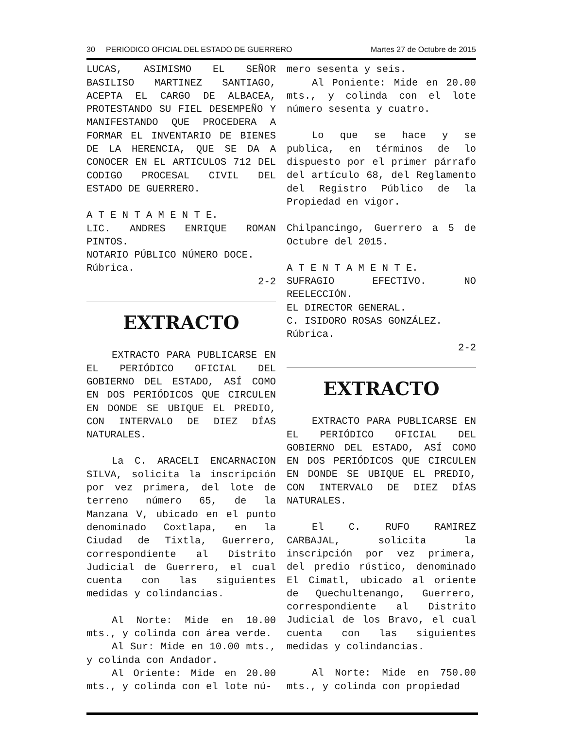30 PERIODICO OFICIAL DEL ESTADO DE GUERRERO Martes 27 de Octubre de 2015
LUCAS, ASIMISMO EL SEÑOR BASILISO MARTINEZ SANTIAGO, ACEPTA EL CARGO DE ALBACEA, PROTESTANDO SU FIEL DESEMPEÑO Y MANIFESTANDO QUE PROCEDERA A FORMAR EL INVENTARIO DE BIENES DE LA HERENCIA, QUE SE DA A CONOCER EN EL ARTICULOS 712 DEL CODIGO PROCESAL CIVIL DEL ESTADO DE GUERRERO.
A T E N T A M E N T E.
LIC. ANDRES ENRIQUE ROMAN PINTOS.
NOTARIO PÚBLICO NÚMERO DOCE.
Rúbrica.
2-2
EXTRACTO
EXTRACTO PARA PUBLICARSE EN EL PERIÓDICO OFICIAL DEL GOBIERNO DEL ESTADO, ASÍ COMO EN DOS PERIÓDICOS QUE CIRCULEN EN DONDE SE UBIQUE EL PREDIO, CON INTERVALO DE DIEZ DÍAS NATURALES.
La C. ARACELI ENCARNACION SILVA, solicita la inscripción por vez primera, del lote de terreno número 65, de la Manzana V, ubicado en el punto denominado Coxtlapa, en la Ciudad de Tixtla, Guerrero, correspondiente al Distrito Judicial de Guerrero, el cual cuenta con las siguientes medidas y colindancias.
Al Norte: Mide en 10.00 mts., y colinda con área verde.
Al Sur: Mide en 10.00 mts., y colinda con Andador.
Al Oriente: Mide en 20.00 mts., y colinda con el lote nú-
mero sesenta y seis.
Al Poniente: Mide en 20.00 mts., y colinda con el lote número sesenta y cuatro.
Lo que se hace y se publica, en términos de lo dispuesto por el primer párrafo del artículo 68, del Reglamento del Registro Público de la Propiedad en vigor.
Chilpancingo, Guerrero a 5 de Octubre del 2015.
A T E N T A M E N T E.
SUFRAGIO EFECTIVO. NO REELECCIÓN.
EL DIRECTOR GENERAL.
C. ISIDORO ROSAS GONZÁLEZ.
Rúbrica.
2-2
EXTRACTO
EXTRACTO PARA PUBLICARSE EN EL PERIÓDICO OFICIAL DEL GOBIERNO DEL ESTADO, ASÍ COMO EN DOS PERIÓDICOS QUE CIRCULEN EN DONDE SE UBIQUE EL PREDIO, CON INTERVALO DE DIEZ DÍAS NATURALES.
El C. RUFO RAMIREZ CARBAJAL, solicita la inscripción por vez primera, del predio rústico, denominado El Cimatl, ubicado al oriente de Quechultenango, Guerrero, correspondiente al Distrito Judicial de los Bravo, el cual cuenta con las siguientes medidas y colindancias.
Al Norte: Mide en 750.00 mts., y colinda con propiedad